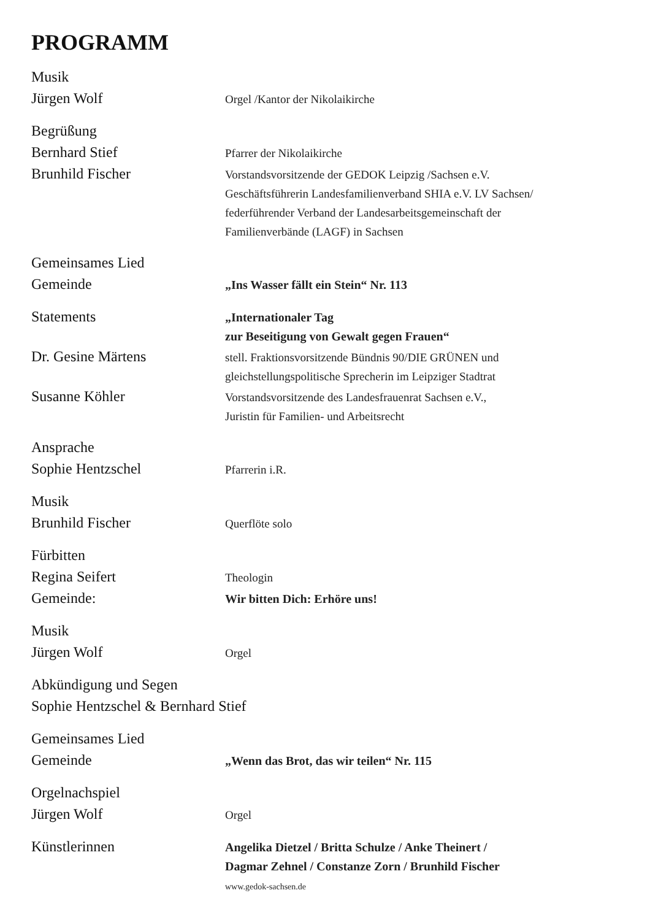PROGRAMM
Musik
Jürgen Wolf
Orgel /Kantor der Nikolaikirche
Begrüßung
Bernhard Stief
Pfarrer der Nikolaikirche
Brunhild Fischer
Vorstandsvorsitzende der GEDOK Leipzig /Sachsen e.V.
Geschäftsführerin Landesfamilienverband SHIA e.V. LV Sachsen/
federführender Verband der Landesarbeitsgemeinschaft der
Familienverbände (LAGF) in Sachsen
Gemeinsames Lied
Gemeinde
„Ins Wasser fällt ein Stein“ Nr. 113
Statements
„Internationaler Tag
zur Beseitigung von Gewalt gegen Frauen“
Dr. Gesine Märtens
stell. Fraktionsvorsitzende Bündnis 90/DIE GRÜNEN und
gleichstellungspolitische Sprecherin im Leipziger Stadtrat
Susanne Köhler
Vorstandsvorsitzende des Landesfrauenrat Sachsen e.V.,
Juristin für Familien- und Arbeitsrecht
Ansprache
Sophie Hentzschel
Pfarrerin i.R.
Musik
Brunhild Fischer
Querflöte solo
Fürbitten
Regina Seifert
Theologin
Gemeinde:
Wir bitten Dich: Erhöre uns!
Musik
Jürgen Wolf
Orgel
Abkündigung und Segen
Sophie Hentzschel & Bernhard Stief
Gemeinsames Lied
Gemeinde
„Wenn das Brot, das wir teilen“ Nr. 115
Orgelnachspiel
Jürgen Wolf
Orgel
Künstlerinnen
Angelika Dietzel / Britta Schulze / Anke Theinert /
Dagmar Zehnel / Constanze Zorn / Brunhild Fischer
www.gedok-sachsen.de